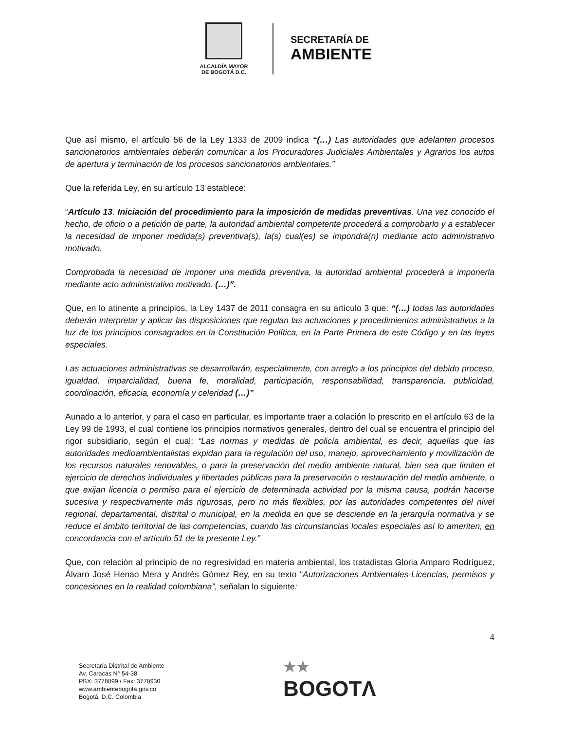ALCALDÍA MAYOR
DE BOGOTÁ D.C.
SECRETARÍA DE
AMBIENTE
Que así mismo, el artículo 56 de la Ley 1333 de 2009 indica “(…) Las autoridades que adelanten procesos sancionatorios ambientales deberán comunicar a los Procuradores Judiciales Ambientales y Agrarios los autos de apertura y terminación de los procesos sancionatorios ambientales.”
Que la referida Ley, en su artículo 13 establece:
“Artículo 13. Iniciación del procedimiento para la imposición de medidas preventivas. Una vez conocido el hecho, de oficio o a petición de parte, la autoridad ambiental competente procederá a comprobarlo y a establecer la necesidad de imponer medida(s) preventiva(s), la(s) cual(es) se impondrá(n) mediante acto administrativo motivado.
Comprobada la necesidad de imponer una medida preventiva, la autoridad ambiental procederá a imponerla mediante acto administrativo motivado. (…)”.
Que, en lo atinente a principios, la Ley 1437 de 2011 consagra en su artículo 3 que: “(…) todas las autoridades deberán interpretar y aplicar las disposiciones que regulan las actuaciones y procedimientos administrativos a la luz de los principios consagrados en la Constitución Política, en la Parte Primera de este Código y en las leyes especiales.
Las actuaciones administrativas se desarrollarán, especialmente, con arreglo a los principios del debido proceso, igualdad, imparcialidad, buena fe, moralidad, participación, responsabilidad, transparencia, publicidad, coordinación, eficacia, economía y celeridad (…)”
Aunado a lo anterior, y para el caso en particular, es importante traer a colación lo prescrito en el artículo 63 de la Ley 99 de 1993, el cual contiene los principios normativos generales, dentro del cual se encuentra el principio del rigor subsidiario, según el cual: “Las normas y medidas de policía ambiental, es decir, aquellas que las autoridades medioambientalistas expidan para la regulación del uso, manejo, aprovechamiento y movilización de los recursos naturales renovables, o para la preservación del medio ambiente natural, bien sea que limiten el ejercicio de derechos individuales y libertades públicas para la preservación o restauración del medio ambiente, o que exijan licencia o permiso para el ejercicio de determinada actividad por la misma causa, podrán hacerse sucesiva y respectivamente más rigurosas, pero no más flexibles, por las autoridades competentes del nivel regional, departamental, distrital o municipal, en la medida en que se desciende en la jerarquía normativa y se reduce el ámbito territorial de las competencias, cuando las circunstancias locales especiales así lo ameriten, en concordancia con el artículo 51 de la presente Ley.”
Que, con relación al principio de no regresividad en materia ambiental, los tratadistas Gloria Amparo Rodríguez, Álvaro José Henao Mera y Andrés Gómez Rey, en su texto “Autorizaciones Ambientales-Licencias, permisos y concesiones en la realidad colombiana”, señalan lo siguiente:
4
Secretaría Distrital de Ambiente
Av. Caracas N° 54-38
PBX: 3778899 / Fax: 3778930
www.ambientebogota.gov.co
Bogotá, D.C. Colombia
★★
BOGOTΛ